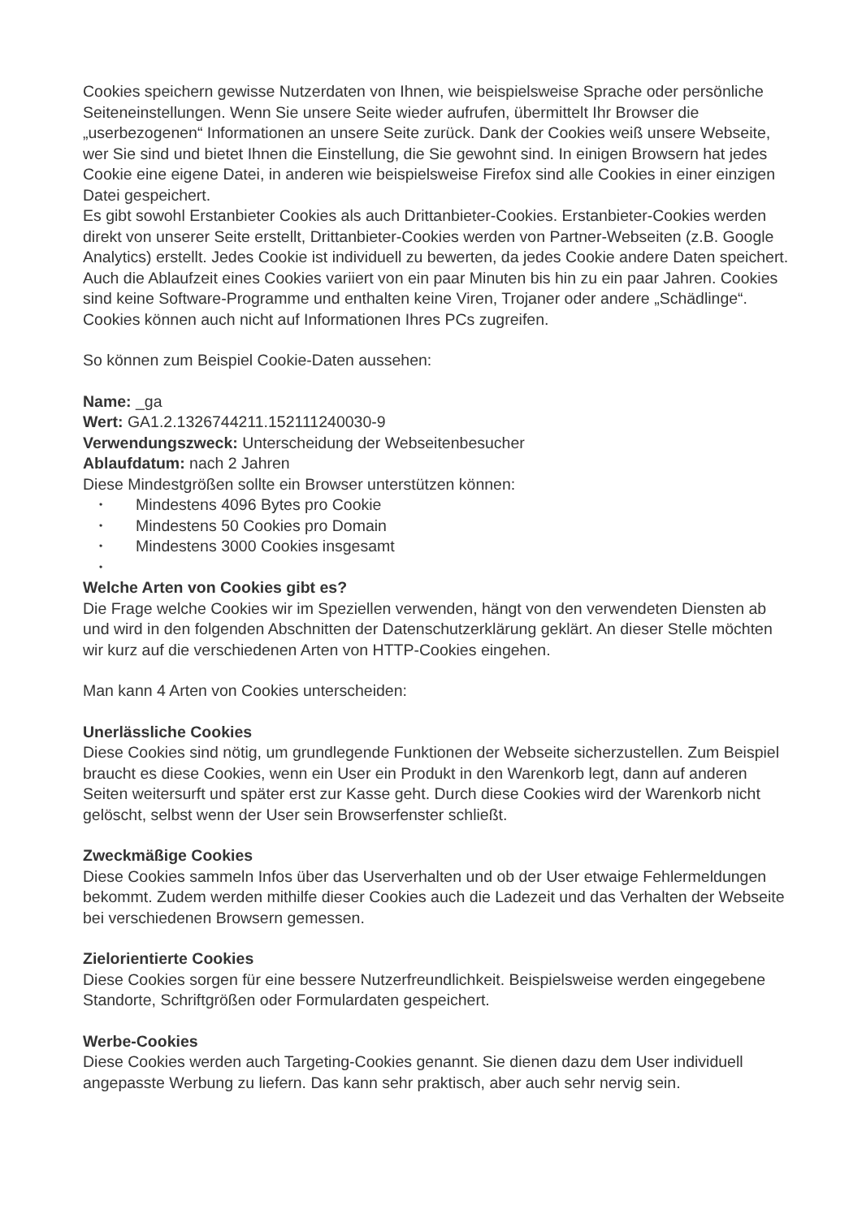Cookies speichern gewisse Nutzerdaten von Ihnen, wie beispielsweise Sprache oder persönliche Seiteneinstellungen. Wenn Sie unsere Seite wieder aufrufen, übermittelt Ihr Browser die „userbezogenen“ Informationen an unsere Seite zurück. Dank der Cookies weiß unsere Webseite, wer Sie sind und bietet Ihnen die Einstellung, die Sie gewohnt sind. In einigen Browsern hat jedes Cookie eine eigene Datei, in anderen wie beispielsweise Firefox sind alle Cookies in einer einzigen Datei gespeichert.
Es gibt sowohl Erstanbieter Cookies als auch Drittanbieter-Cookies. Erstanbieter-Cookies werden direkt von unserer Seite erstellt, Drittanbieter-Cookies werden von Partner-Webseiten (z.B. Google Analytics) erstellt. Jedes Cookie ist individuell zu bewerten, da jedes Cookie andere Daten speichert. Auch die Ablaufzeit eines Cookies variiert von ein paar Minuten bis hin zu ein paar Jahren. Cookies sind keine Software-Programme und enthalten keine Viren, Trojaner oder andere „Schädlinge“. Cookies können auch nicht auf Informationen Ihres PCs zugreifen.
So können zum Beispiel Cookie-Daten aussehen:
Name: _ga
Wert: GA1.2.1326744211.152111240030-9
Verwendungszweck: Unterscheidung der Webseitenbesucher
Ablaufdatum: nach 2 Jahren
Diese Mindestgrößen sollte ein Browser unterstützen können:
• Mindestens 4096 Bytes pro Cookie
• Mindestens 50 Cookies pro Domain
• Mindestens 3000 Cookies insgesamt
•
Welche Arten von Cookies gibt es?
Die Frage welche Cookies wir im Speziellen verwenden, hängt von den verwendeten Diensten ab und wird in den folgenden Abschnitten der Datenschutzerklärung geklärt. An dieser Stelle möchten wir kurz auf die verschiedenen Arten von HTTP-Cookies eingehen.
Man kann 4 Arten von Cookies unterscheiden:
Unerlässliche Cookies
Diese Cookies sind nötig, um grundlegende Funktionen der Webseite sicherzustellen. Zum Beispiel braucht es diese Cookies, wenn ein User ein Produkt in den Warenkorb legt, dann auf anderen Seiten weitersurft und später erst zur Kasse geht. Durch diese Cookies wird der Warenkorb nicht gelöscht, selbst wenn der User sein Browserfenster schließt.
Zweckmäßige Cookies
Diese Cookies sammeln Infos über das Userverhalten und ob der User etwaige Fehlermeldungen bekommt. Zudem werden mithilfe dieser Cookies auch die Ladezeit und das Verhalten der Webseite bei verschiedenen Browsern gemessen.
Zielorientierte Cookies
Diese Cookies sorgen für eine bessere Nutzerfreundlichkeit. Beispielsweise werden eingegebene Standorte, Schriftgrößen oder Formulardaten gespeichert.
Werbe-Cookies
Diese Cookies werden auch Targeting-Cookies genannt. Sie dienen dazu dem User individuell angepasste Werbung zu liefern. Das kann sehr praktisch, aber auch sehr nervig sein.